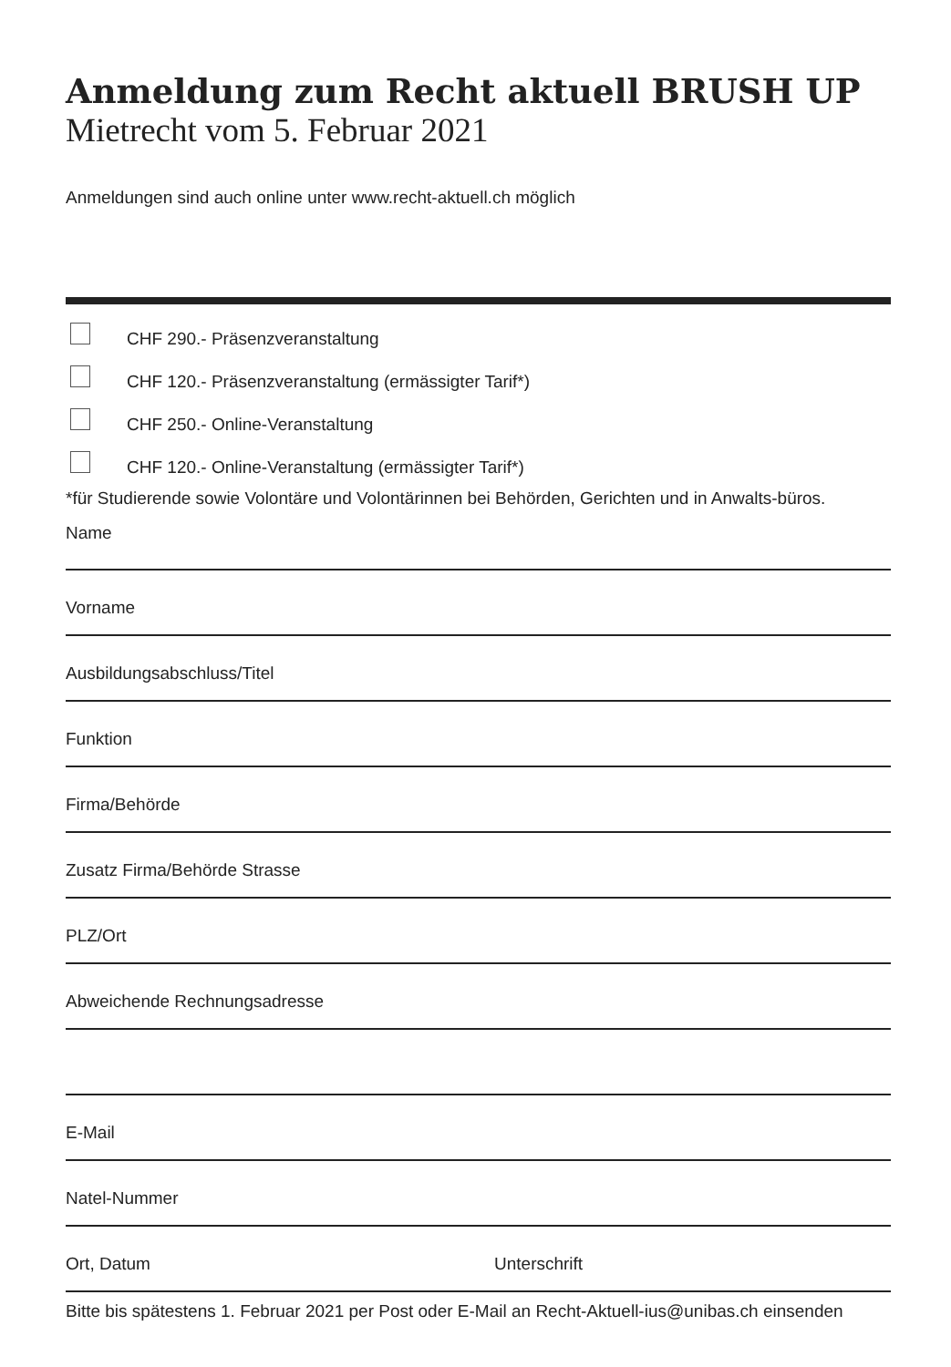Anmeldung zum Recht aktuell BRUSH UP
Mietrecht vom 5. Februar 2021
Anmeldungen sind auch online unter www.recht-aktuell.ch möglich
CHF 290.- Präsenzveranstaltung
CHF 120.- Präsenzveranstaltung (ermässigter Tarif*)
CHF 250.- Online-Veranstaltung
CHF 120.- Online-Veranstaltung (ermässigter Tarif*)
*für Studierende sowie Volontäre und Volontärinnen bei Behörden, Gerichten und in Anwalts-büros.
Name
Vorname
Ausbildungsabschluss/Titel
Funktion
Firma/Behörde
Zusatz Firma/Behörde Strasse
PLZ/Ort
Abweichende Rechnungsadresse
E-Mail
Natel-Nummer
Ort, Datum Unterschrift
Bitte bis spätestens 1. Februar 2021 per Post oder E-Mail an Recht-Aktuell-ius@unibas.ch einsenden